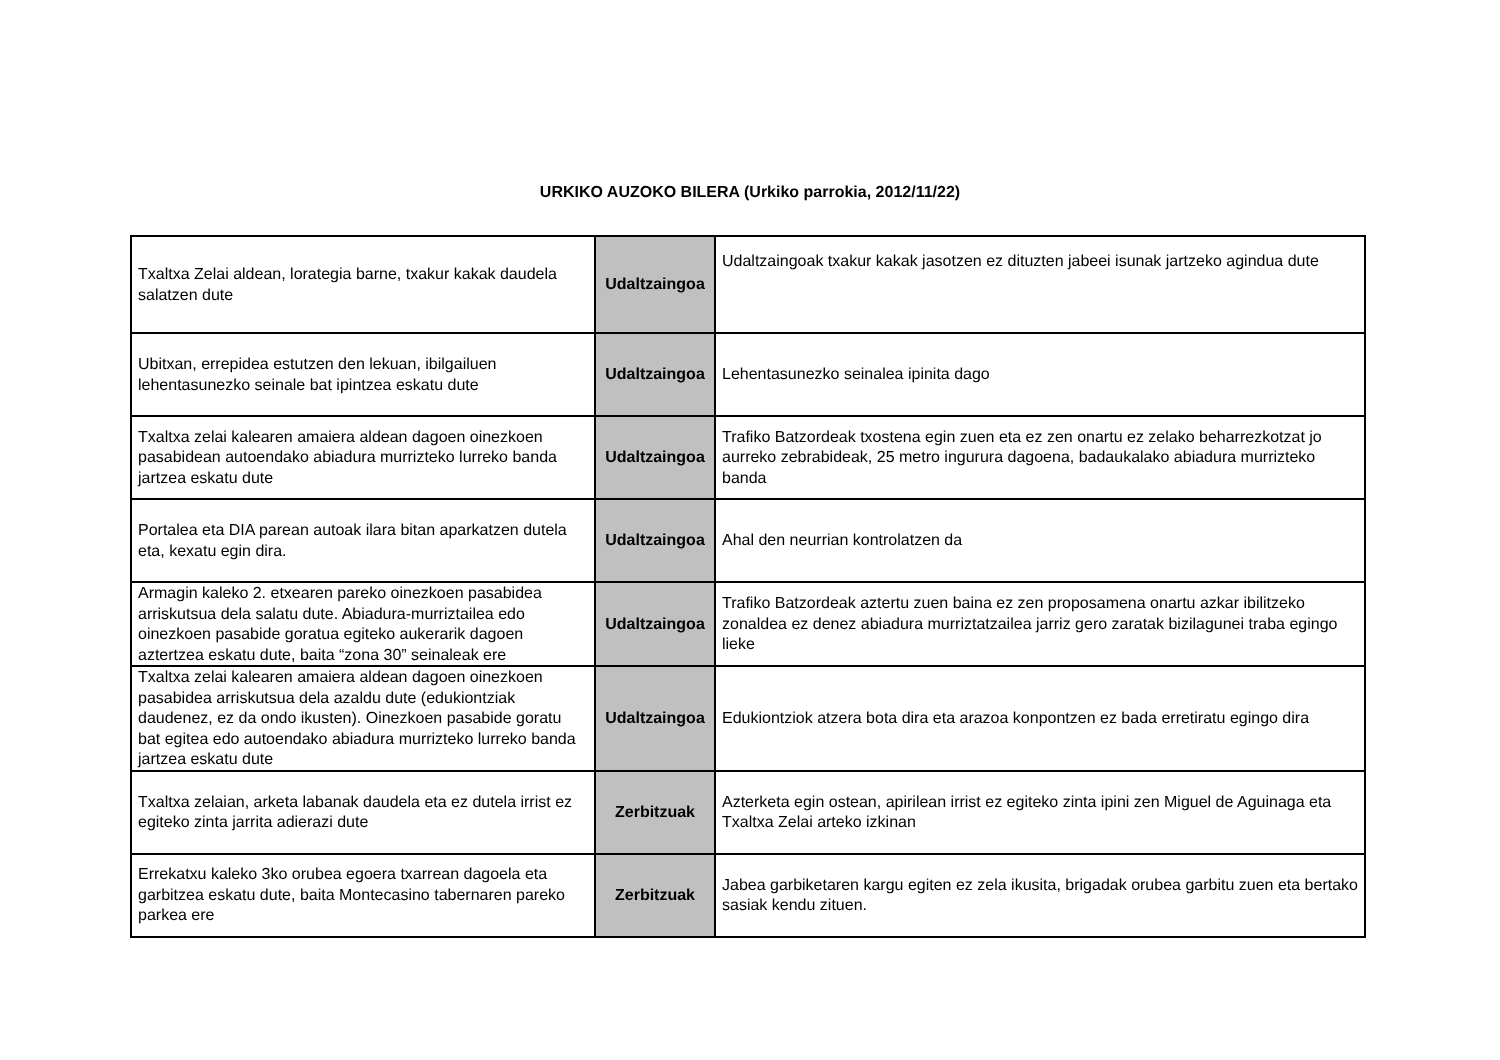URKIKO AUZOKO BILERA (Urkiko parrokia, 2012/11/22)
| Txaltxa Zelai aldean, lorategia barne, txakur kakak daudela salatzen dute | Udaltzaingoa | Udaltzaingoak txakur kakak jasotzen ez dituzten jabeei isunak jartzeko agindua dute |
| Ubitxan, errepidea estutzen den lekuan, ibilgailuen lehentasunezko seinale bat ipintzea eskatu dute | Udaltzaingoa | Lehentasunezko seinalea ipinita dago |
| Txaltxa zelai kalearen amaiera aldean dagoen oinezkoen pasabidean autoendako abiadura murrizteko lurreko banda jartzea eskatu dute | Udaltzaingoa | Trafiko Batzordeak txostena egin zuen eta ez zen onartu ez zelako beharrezkotzat jo aurreko zebrabideak, 25 metro ingurura dagoena, badaukalako abiadura murrizteko banda |
| Portalea eta DIA parean autoak ilara bitan aparkatzen dutela eta, kexatu egin dira. | Udaltzaingoa | Ahal den neurrian kontrolatzen da |
| Armagin kaleko 2. etxearen pareko oinezkoen pasabidea arriskutsua dela salatu dute. Abiadura-murriztailea edo oinezkoen pasabide goratua egiteko aukerarik dagoen aztertzea eskatu dute, baita “zona 30” seinaleak ere | Udaltzaingoa | Trafiko Batzordeak aztertu zuen baina ez zen proposamena onartu azkar ibilitzeko zonaldea ez denez abiadura murriztatzailea jarriz gero zaratak bizilagunei traba egingo lieke |
| Txaltxa zelai kalearen amaiera aldean dagoen oinezkoen pasabidea arriskutsua dela azaldu dute (edukiontziak daudenez, ez da ondo ikusten). Oinezkoen pasabide goratu bat egitea edo autoendako abiadura murrizteko lurreko banda jartzea eskatu dute | Udaltzaingoa | Edukiontziok atzera bota dira eta arazoa konpontzen ez bada erretiratu egingo dira |
| Txaltxa zelaian, arketa labanak daudela eta ez dutela irrist ez egiteko zinta jarrita adierazi dute | Zerbitzuak | Azterketa egin ostean, apirilean irrist ez egiteko zinta ipini zen Miguel de Aguinaga eta Txaltxa Zelai arteko izkinan |
| Errekatxu kaleko 3ko orubea egoera txarrean dagoela eta garbitzea eskatu dute, baita Montecasino tabernaren pareko parkea ere | Zerbitzuak | Jabea garbiketaren kargu egiten ez zela ikusita, brigadak orubea garbitu zuen eta bertako sasiak kendu zituen. |